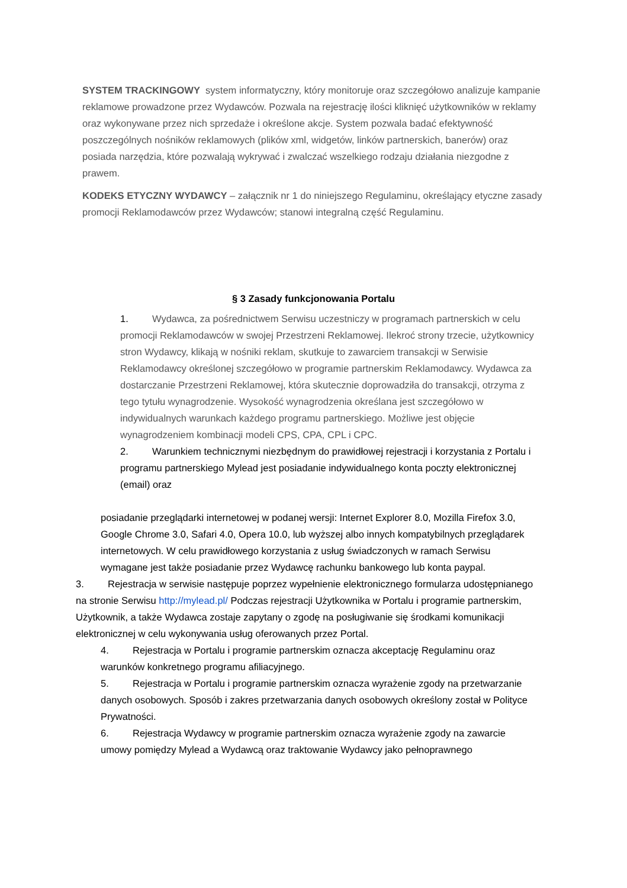SYSTEM TRACKINGOWY system informatyczny, który monitoruje oraz szczegółowo analizuje kampanie reklamowe prowadzone przez Wydawców. Pozwala na rejestrację ilości kliknięć użytkowników w reklamy oraz wykonywane przez nich sprzedaże i określone akcje. System pozwala badać efektywność poszczególnych nośników reklamowych (plików xml, widgetów, linków partnerskich, banerów) oraz posiada narzędzia, które pozwalają wykrywać i zwalczać wszelkiego rodzaju działania niezgodne z prawem.
KODEKS ETYCZNY WYDAWCY – załącznik nr 1 do niniejszego Regulaminu, określający etyczne zasady promocji Reklamodawców przez Wydawców; stanowi integralną część Regulaminu.
§ 3 Zasady funkcjonowania Portalu
1. Wydawca, za pośrednictwem Serwisu uczestniczy w programach partnerskich w celu promocji Reklamodawców w swojej Przestrzeni Reklamowej. Ilekroć strony trzecie, użytkownicy stron Wydawcy, klikają w nośniki reklam, skutkuje to zawarciem transakcji w Serwisie Reklamodawcy określonej szczegółowo w programie partnerskim Reklamodawcy. Wydawca za dostarczanie Przestrzeni Reklamowej, która skutecznie doprowadziła do transakcji, otrzyma z tego tytułu wynagrodzenie. Wysokość wynagrodzenia określana jest szczegółowo w indywidualnych warunkach każdego programu partnerskiego. Możliwe jest objęcie wynagrodzeniem kombinacji modeli CPS, CPA, CPL i CPC.
2. Warunkiem technicznymi niezbędnym do prawidłowej rejestracji i korzystania z Portalu i programu partnerskiego Mylead jest posiadanie indywidualnego konta poczty elektronicznej (email) oraz
posiadanie przeglądarki internetowej w podanej wersji: Internet Explorer 8.0, Mozilla Firefox 3.0, Google Chrome 3.0, Safari 4.0, Opera 10.0, lub wyższej albo innych kompatybilnych przeglądarek internetowych. W celu prawidłowego korzystania z usług świadczonych w ramach Serwisu wymagane jest także posiadanie przez Wydawcę rachunku bankowego lub konta paypal.
3. Rejestracja w serwisie następuje poprzez wypełnienie elektronicznego formularza udostępnianego na stronie Serwisu http://mylead.pl/ Podczas rejestracji Użytkownika w Portalu i programie partnerskim, Użytkownik, a także Wydawca zostaje zapytany o zgodę na posługiwanie się środkami komunikacji elektronicznej w celu wykonywania usług oferowanych przez Portal.
4. Rejestracja w Portalu i programie partnerskim oznacza akceptację Regulaminu oraz warunków konkretnego programu afiliacyjnego.
5. Rejestracja w Portalu i programie partnerskim oznacza wyrażenie zgody na przetwarzanie danych osobowych. Sposób i zakres przetwarzania danych osobowych określony został w Polityce Prywatności.
6. Rejestracja Wydawcy w programie partnerskim oznacza wyrażenie zgody na zawarcie umowy pomiędzy Mylead a Wydawcą oraz traktowanie Wydawcy jako pełnoprawnego